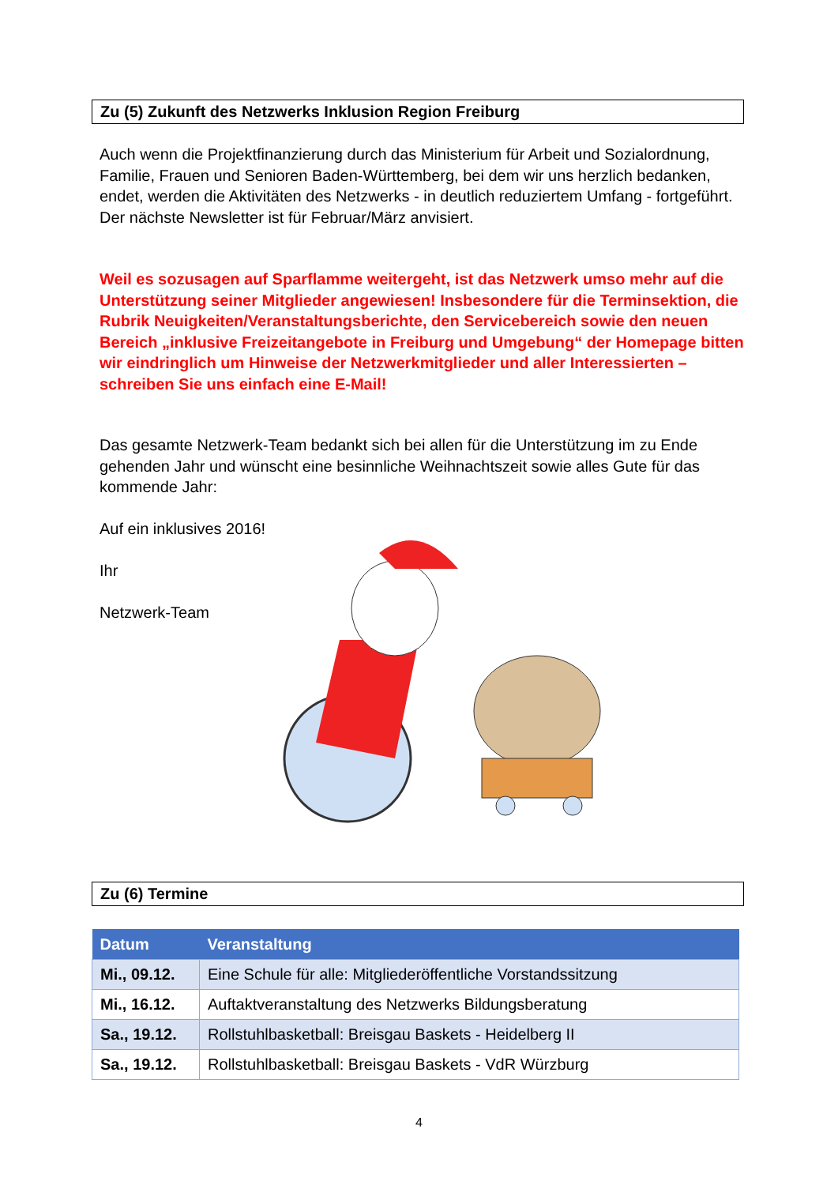Zu (5) Zukunft des Netzwerks Inklusion Region Freiburg
Auch wenn die Projektfinanzierung durch das Ministerium für Arbeit und Sozialordnung, Familie, Frauen und Senioren Baden-Württemberg, bei dem wir uns herzlich bedanken, endet, werden die Aktivitäten des Netzwerks - in deutlich reduziertem Umfang - fortgeführt. Der nächste Newsletter ist für Februar/März anvisiert.
Weil es sozusagen auf Sparflamme weitergeht, ist das Netzwerk umso mehr auf die Unterstützung seiner Mitglieder angewiesen! Insbesondere für die Terminsektion, die Rubrik Neuigkeiten/Veranstaltungsberichte, den Servicebereich sowie den neuen Bereich „inklusive Freizeitangebote in Freiburg und Umgebung“ der Homepage bitten wir eindringlich um Hinweise der Netzwerkmitglieder und aller Interessierten – schreiben Sie uns einfach eine E-Mail!
Das gesamte Netzwerk-Team bedankt sich bei allen für die Unterstützung im zu Ende gehenden Jahr und wünscht eine besinnliche Weihnachtszeit sowie alles Gute für das kommende Jahr:
Auf ein inklusives 2016!
Ihr
Netzwerk-Team
Zu (6) Termine
| Datum | Veranstaltung |
| --- | --- |
| Mi., 09.12. | Eine Schule für alle: Mitgliederöffentliche Vorstandssitzung |
| Mi., 16.12. | Auftaktveranstaltung des Netzwerks Bildungsberatung |
| Sa., 19.12. | Rollstuhlbasketball: Breisgau Baskets - Heidelberg II |
| Sa., 19.12. | Rollstuhlbasketball: Breisgau Baskets - VdR Würzburg |
4